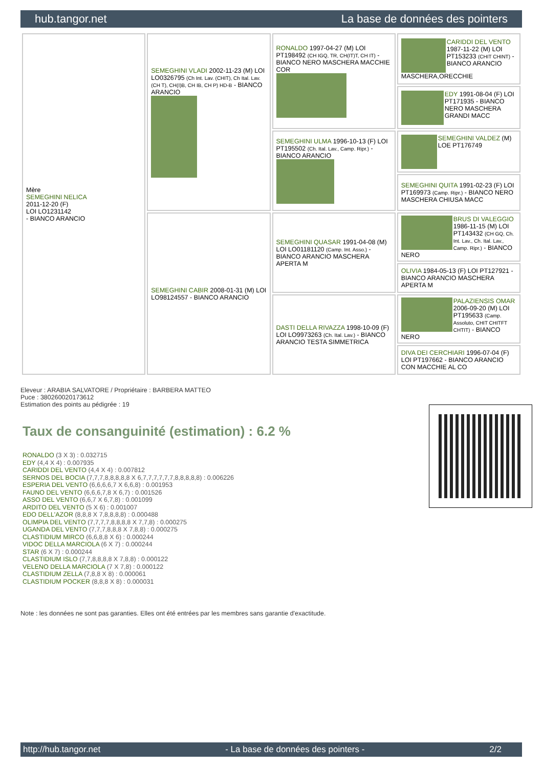hub.tangor.net La base de données des pointers
| Mère SEMEGHINI NELICA 2011-12-20 (F) LOI LO1231142 - BIANCO ARANCIO | SEMEGHINI VLADI 2002-11-23 (M) LOI LO0326795 (Ch Int. Lav. (CHIT), Ch Ital. Lav. (CH T), CH(I)B, CH IB, CH P) HD-B - BIANCO ARANCIO | RONALDO 1997-04-27 (M) LOI PT198492 (CH IGQ, TR, CH(IT)T, CH IT) - BIANCO NERO MASCHERA MACCHIE COR | CARIDDI DEL VENTO 1987-11-22 (M) LOI PT153233 (CHIT CHINT) - BIANCO ARANCIO MASCHERA,ORECCHIE |
| | | | EDY 1991-08-04 (F) LOI PT171935 - BIANCO NERO MASCHERA GRANDI MACC |
| | | SEMEGHINI ULMA 1996-10-13 (F) LOI PT195502 (Ch. Ital. Lav., Camp. Ripr.) - BIANCO ARANCIO | SEMEGHINI VALDEZ (M) LOE PT176749 |
| | | | SEMEGHINI QUITA 1991-02-23 (F) LOI PT169973 (Camp. Ripr.) - BIANCO NERO MASCHERA CHIUSA MACC |
| | SEMEGHINI CABIR 2008-01-31 (M) LOI LO98124557 - BIANCO ARANCIO | SEMEGHINI QUASAR 1991-04-08 (M) LOI LO01181120 (Camp. Int. Asso.) - BIANCO ARANCIO MASCHERA APERTA M | BRUS DI VALEGGIO 1986-11-15 (M) LOI PT143432 (CH GQ, Ch. Int. Lav., Ch. Ital. Lav., Camp. Ripr.) - BIANCO NERO |
| | | | OLIVIA 1984-05-13 (F) LOI PT127921 - BIANCO ARANCIO MASCHERA APERTA M |
| | | DASTI DELLA RIVAZZA 1998-10-09 (F) LOI LO9973263 (Ch. Ital. Lav.) - BIANCO ARANCIO TESTA SIMMETRICA | PALAZIENSIS OMAR 2006-09-20 (M) LOI PT195633 (Camp. Assoluto, CHIT CHITFT CHTIT) - BIANCO NERO |
| | | | DIVA DEI CERCHIARI 1996-07-04 (F) LOI PT197662 - BIANCO ARANCIO CON MACCHIE AL CO |
Eleveur : ARABIA SALVATORE / Propriétaire : BARBERA MATTEO
Puce : 380260020173612
Estimation des points au pédigrée : 19
Taux de consanguinité (estimation) : 6.2 %
RONALDO (3 X 3) : 0.032715
EDY (4,4 X 4) : 0.007935
CARIDDI DEL VENTO (4,4 X 4) : 0.007812
SERNOS DEL BOCIA (7,7,7,8,8,8,8,8 X 6,7,7,7,7,7,7,8,8,8,8,8) : 0.006226
ESPERIA DEL VENTO (6,6,6,6,7 X 6,6,8) : 0.001953
FAUNO DEL VENTO (6,6,6,7,8 X 6,7) : 0.001526
ASSO DEL VENTO (6,6,7 X 6,7,8) : 0.001099
ARDITO DEL VENTO (5 X 6) : 0.001007
EDO DELL'AZOR (8,8,8 X 7,8,8,8,8) : 0.000488
OLIMPIA DEL VENTO (7,7,7,7,8,8,8,8 X 7,7,8) : 0.000275
UGANDA DEL VENTO (7,7,7,8,8,8 X 7,8,8) : 0.000275
CLASTIDIUM MIRCO (6,6,8,8 X 6) : 0.000244
VIDOC DELLA MARCIOLA (6 X 7) : 0.000244
STAR (6 X 7) : 0.000244
CLASTIDIUM ISLO (7,7,8,8,8,8 X 7,8,8) : 0.000122
VELENO DELLA MARCIOLA (7 X 7,8) : 0.000122
CLASTIDIUM ZELLA (7,8,8 X 8) : 0.000061
CLASTIDIUM POCKER (8,8,8 X 8) : 0.000031
Note : les données ne sont pas garanties. Elles ont été entrées par les membres sans garantie d'exactitude.
http://hub.tangor.net - La base de données des pointers - 2/2